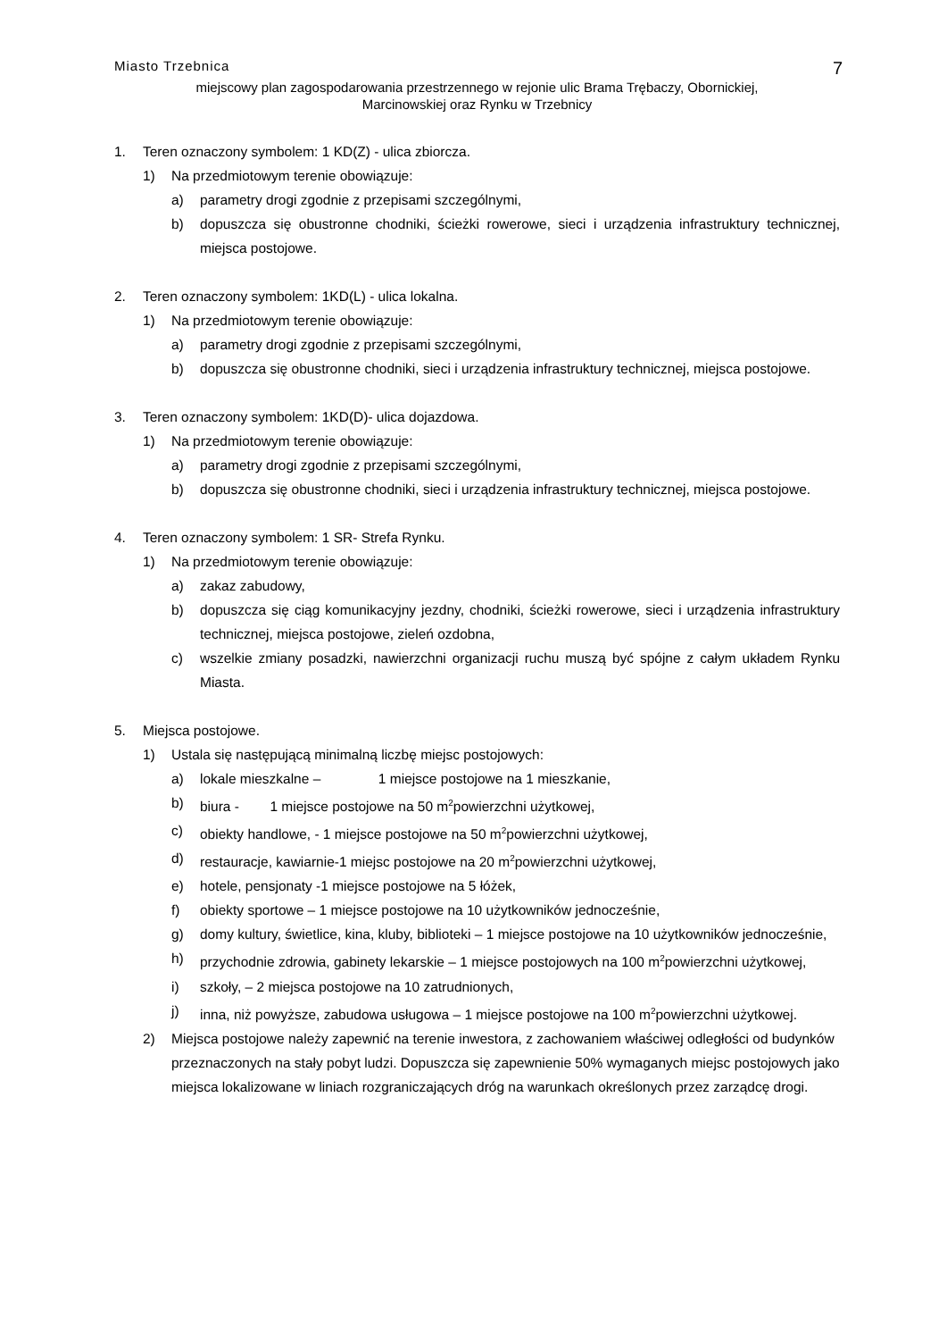Miasto Trzebnica 7
miejscowy plan zagospodarowania przestrzennego w rejonie ulic Brama Trębaczy, Obornickiej,
Marcinowskiej oraz Rynku w Trzebnicy
1. Teren oznaczony symbolem: 1 KD(Z) - ulica zbiorcza.
1) Na przedmiotowym terenie obowiązuje:
a) parametry drogi zgodnie z przepisami szczególnymi,
b) dopuszcza się obustronne chodniki, ścieżki rowerowe, sieci i urządzenia infrastruktury technicznej, miejsca postojowe.
2. Teren oznaczony symbolem: 1KD(L) - ulica lokalna.
1) Na przedmiotowym terenie obowiązuje:
a) parametry drogi zgodnie z przepisami szczególnymi,
b) dopuszcza się obustronne chodniki, sieci i urządzenia infrastruktury technicznej, miejsca postojowe.
3. Teren oznaczony symbolem: 1KD(D)- ulica dojazdowa.
1) Na przedmiotowym terenie obowiązuje:
a) parametry drogi zgodnie z przepisami szczególnymi,
b) dopuszcza się obustronne chodniki, sieci i urządzenia infrastruktury technicznej, miejsca postojowe.
4. Teren oznaczony symbolem: 1 SR- Strefa Rynku.
1) Na przedmiotowym terenie obowiązuje:
a) zakaz zabudowy,
b) dopuszcza się ciąg komunikacyjny jezdny, chodniki, ścieżki rowerowe, sieci i urządzenia infrastruktury technicznej, miejsca postojowe, zieleń ozdobna,
c) wszelkie zmiany posadzki, nawierzchni organizacji ruchu muszą być spójne z całym układem Rynku Miasta.
5. Miejsca postojowe.
1) Ustala się następującą minimalną liczbę miejsc postojowych:
a) lokale mieszkalne – 1 miejsce postojowe na 1 mieszkanie,
b) biura - 1 miejsce postojowe na 50 m<sup>2</sup>powierzchni użytkowej,
c) obiekty handlowe, - 1 miejsce postojowe na 50 m<sup>2</sup>powierzchni użytkowej,
d) restauracje, kawiarnie-1 miejsc postojowe na 20 m<sup>2</sup>powierzchni użytkowej,
e) hotele, pensjonaty -1 miejsce postojowe na 5 łóżek,
f) obiekty sportowe – 1 miejsce postojowe na 10 użytkowników jednocześnie,
g) domy kultury, świetlice, kina, kluby, biblioteki – 1 miejsce postojowe na 10 użytkowników jednocześnie,
h) przychodnie zdrowia, gabinety lekarskie – 1 miejsce postojowych na 100 m<sup>2</sup>powierzchni użytkowej,
i) szkoły, – 2 miejsca postojowe na 10 zatrudnionych,
j) inna, niż powyższe, zabudowa usługowa – 1 miejsce postojowe na 100 m<sup>2</sup>powierzchni użytkowej.
2) Miejsca postojowe należy zapewnić na terenie inwestora, z zachowaniem właściwej odległości od budynków przeznaczonych na stały pobyt ludzi. Dopuszcza się zapewnienie 50% wymaganych miejsc postojowych jako miejsca lokalizowane w liniach rozgraniczających dróg na warunkach określonych przez zarządcę drogi.